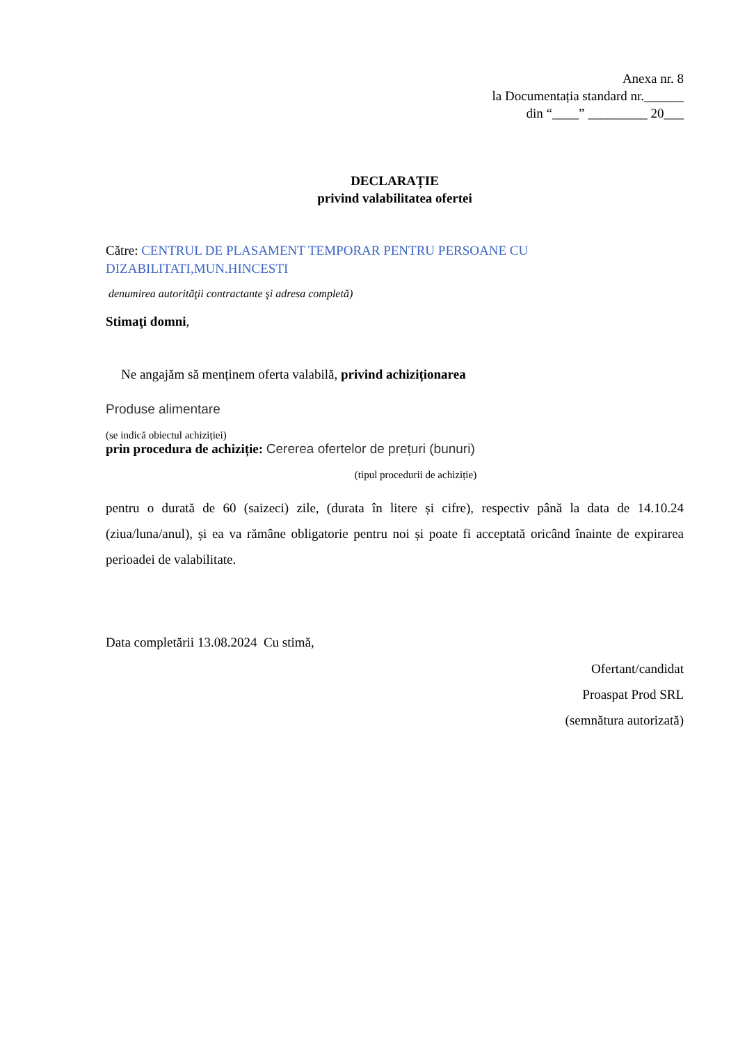Anexa nr. 8
la Documentația standard nr.______
din “____” _________ 20___
DECLARAȚIE
privind valabilitatea ofertei
Către: CENTRUL DE PLASAMENT TEMPORAR PENTRU PERSOANE CU DIZABILITATI,MUN.HINCESTI
denumirea autorităţii contractante şi adresa completă)
Stimaţi domni,
Ne angajăm să menținem oferta valabilă, privind achiziționarea
Produse alimentare
(se indică obiectul achiziției)
prin procedura de achiziție: Cererea ofertelor de prețuri (bunuri)
(tipul procedurii de achiziție)
pentru o durată de 60 (saizeci) zile, (durata în litere și cifre), respectiv până la data de 14.10.24 (ziua/luna/anul), și ea va rămâne obligatorie pentru noi și poate fi acceptată oricând înainte de expirarea perioadei de valabilitate.
Data completării 13.08.2024 Cu stimă,
Ofertant/candidat
Proaspat Prod SRL
(semnătura autorizată)